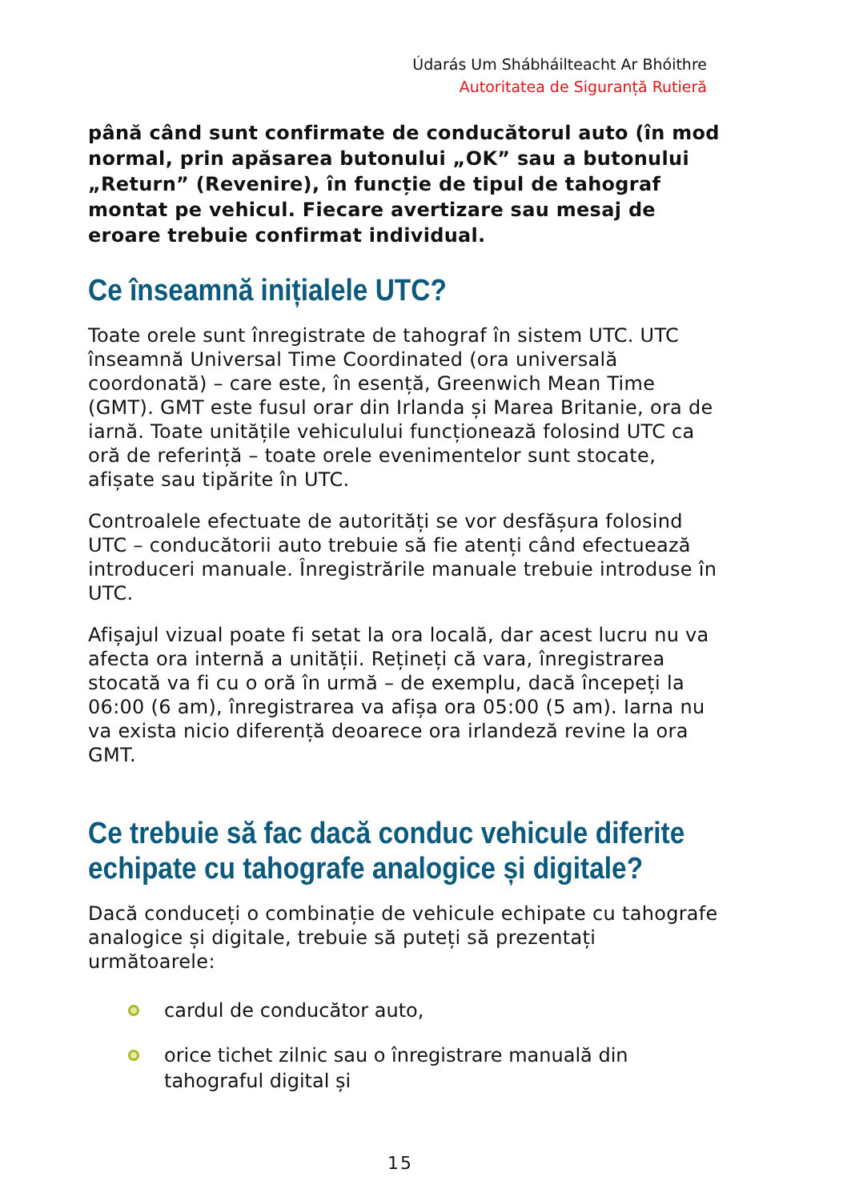Údarás Um Shábháilteacht Ar Bhóithre
Autoritatea de Siguranță Rutieră
până când sunt confirmate de conducătorul auto (în mod normal, prin apăsarea butonului „OK” sau a butonului „Return” (Revenire), în funcție de tipul de tahograf montat pe vehicul. Fiecare avertizare sau mesaj de eroare trebuie confirmat individual.
Ce înseamnă inițialele UTC?
Toate orele sunt înregistrate de tahograf în sistem UTC. UTC înseamnă Universal Time Coordinated (ora universală coordonată) – care este, în esență, Greenwich Mean Time (GMT). GMT este fusul orar din Irlanda și Marea Britanie, ora de iarnă. Toate unitățile vehiculului funcționează folosind UTC ca oră de referință – toate orele evenimentelor sunt stocate, afișate sau tipărite în UTC.
Controalele efectuate de autorități se vor desfășura folosind UTC – conducătorii auto trebuie să fie atenți când efectuează introduceri manuale. Înregistrările manuale trebuie introduse în UTC.
Afișajul vizual poate fi setat la ora locală, dar acest lucru nu va afecta ora internă a unității. Rețineți că vara, înregistrarea stocată va fi cu o oră în urmă – de exemplu, dacă începeți la 06:00 (6 am), înregistrarea va afișa ora 05:00 (5 am). Iarna nu va exista nicio diferență deoarece ora irlandeză revine la ora GMT.
Ce trebuie să fac dacă conduc vehicule diferite echipate cu tahografe analogice și digitale?
Dacă conduceți o combinație de vehicule echipate cu tahografe analogice și digitale, trebuie să puteți să prezentați următoarele:
cardul de conducător auto,
orice tichet zilnic sau o înregistrare manuală din tahograful digital și
15